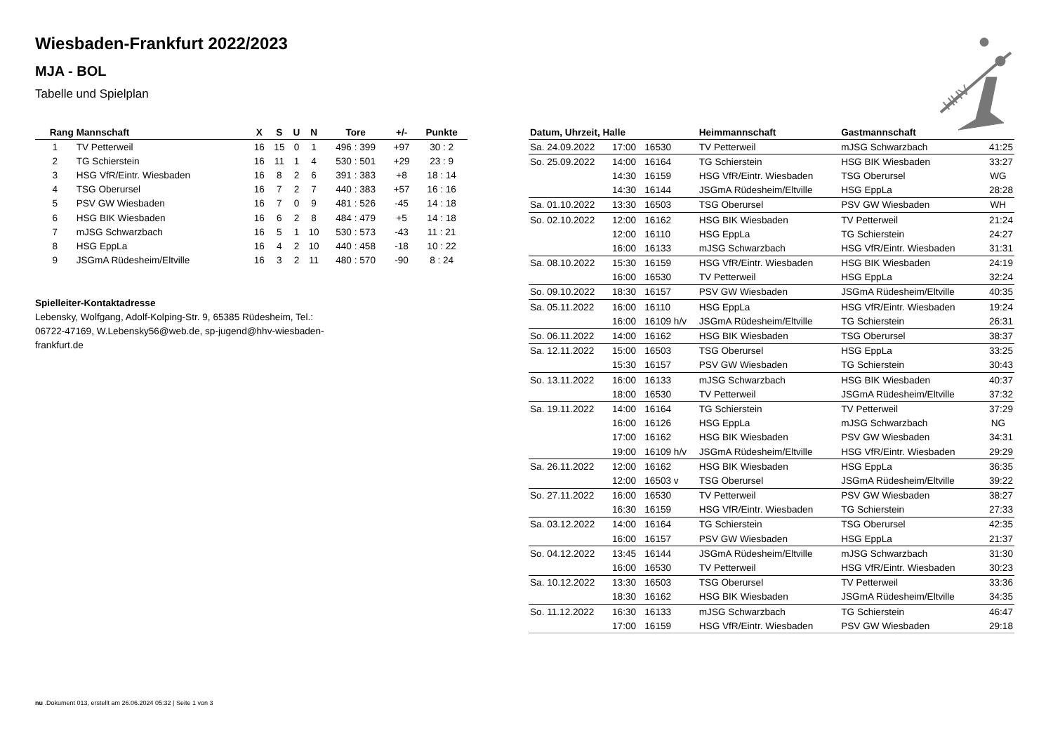Wiesbaden-Frankfurt 2022/2023
MJA - BOL
Tabelle und Spielplan
HHV
| Rang | Mannschaft | X | S | U | N | Tore | +/- | Punkte |
| --- | --- | --- | --- | --- | --- | --- | --- | --- |
| 1 | TV Petterweil | 16 | 15 | 0 | 1 | 496 : 399 | +97 | 30 : 2 |
| 2 | TG Schierstein | 16 | 11 | 1 | 4 | 530 : 501 | +29 | 23 : 9 |
| 3 | HSG VfR/Eintr. Wiesbaden | 16 | 8 | 2 | 6 | 391 : 383 | +8 | 18 : 14 |
| 4 | TSG Oberursel | 16 | 7 | 2 | 7 | 440 : 383 | +57 | 16 : 16 |
| 5 | PSV GW Wiesbaden | 16 | 7 | 0 | 9 | 481 : 526 | -45 | 14 : 18 |
| 6 | HSG BIK Wiesbaden | 16 | 6 | 2 | 8 | 484 : 479 | +5 | 14 : 18 |
| 7 | mJSG Schwarzbach | 16 | 5 | 1 | 10 | 530 : 573 | -43 | 11 : 21 |
| 8 | HSG EppLa | 16 | 4 | 2 | 10 | 440 : 458 | -18 | 10 : 22 |
| 9 | JSGmA Rüdesheim/Eltville | 16 | 3 | 2 | 11 | 480 : 570 | -90 | 8 : 24 |
Spielleiter-Kontaktadresse
Lebensky, Wolfgang, Adolf-Kolping-Str. 9, 65385 Rüdesheim, Tel.: 06722-47169, W.Lebensky56@web.de, sp-jugend@hhv-wiesbaden-frankfurt.de
| Datum, Uhrzeit, Halle | | | Heimmannschaft | Gastmannschaft | |
| --- | --- | --- | --- | --- | --- |
| Sa. 24.09.2022 | 17:00 | 16530 | TV Petterweil | mJSG Schwarzbach | 41:25 |
| So. 25.09.2022 | 14:00 | 16164 | TG Schierstein | HSG BIK Wiesbaden | 33:27 |
| | 14:30 | 16159 | HSG VfR/Eintr. Wiesbaden | TSG Oberursel | WG |
| | 14:30 | 16144 | JSGmA Rüdesheim/Eltville | HSG EppLa | 28:28 |
| Sa. 01.10.2022 | 13:30 | 16503 | TSG Oberursel | PSV GW Wiesbaden | WH |
| So. 02.10.2022 | 12:00 | 16162 | HSG BIK Wiesbaden | TV Petterweil | 21:24 |
| | 12:00 | 16110 | HSG EppLa | TG Schierstein | 24:27 |
| | 16:00 | 16133 | mJSG Schwarzbach | HSG VfR/Eintr. Wiesbaden | 31:31 |
| Sa. 08.10.2022 | 15:30 | 16159 | HSG VfR/Eintr. Wiesbaden | HSG BIK Wiesbaden | 24:19 |
| | 16:00 | 16530 | TV Petterweil | HSG EppLa | 32:24 |
| So. 09.10.2022 | 18:30 | 16157 | PSV GW Wiesbaden | JSGmA Rüdesheim/Eltville | 40:35 |
| Sa. 05.11.2022 | 16:00 | 16110 | HSG EppLa | HSG VfR/Eintr. Wiesbaden | 19:24 |
| | 16:00 | 16109 h/v | JSGmA Rüdesheim/Eltville | TG Schierstein | 26:31 |
| So. 06.11.2022 | 14:00 | 16162 | HSG BIK Wiesbaden | TSG Oberursel | 38:37 |
| Sa. 12.11.2022 | 15:00 | 16503 | TSG Oberursel | HSG EppLa | 33:25 |
| | 15:30 | 16157 | PSV GW Wiesbaden | TG Schierstein | 30:43 |
| So. 13.11.2022 | 16:00 | 16133 | mJSG Schwarzbach | HSG BIK Wiesbaden | 40:37 |
| | 18:00 | 16530 | TV Petterweil | JSGmA Rüdesheim/Eltville | 37:32 |
| Sa. 19.11.2022 | 14:00 | 16164 | TG Schierstein | TV Petterweil | 37:29 |
| | 16:00 | 16126 | HSG EppLa | mJSG Schwarzbach | NG |
| | 17:00 | 16162 | HSG BIK Wiesbaden | PSV GW Wiesbaden | 34:31 |
| | 19:00 | 16109 h/v | JSGmA Rüdesheim/Eltville | HSG VfR/Eintr. Wiesbaden | 29:29 |
| Sa. 26.11.2022 | 12:00 | 16162 | HSG BIK Wiesbaden | HSG EppLa | 36:35 |
| | 12:00 | 16503 v | TSG Oberursel | JSGmA Rüdesheim/Eltville | 39:22 |
| So. 27.11.2022 | 16:00 | 16530 | TV Petterweil | PSV GW Wiesbaden | 38:27 |
| | 16:30 | 16159 | HSG VfR/Eintr. Wiesbaden | TG Schierstein | 27:33 |
| Sa. 03.12.2022 | 14:00 | 16164 | TG Schierstein | TSG Oberursel | 42:35 |
| | 16:00 | 16157 | PSV GW Wiesbaden | HSG EppLa | 21:37 |
| So. 04.12.2022 | 13:45 | 16144 | JSGmA Rüdesheim/Eltville | mJSG Schwarzbach | 31:30 |
| | 16:00 | 16530 | TV Petterweil | HSG VfR/Eintr. Wiesbaden | 30:23 |
| Sa. 10.12.2022 | 13:30 | 16503 | TSG Oberursel | TV Petterweil | 33:36 |
| | 18:30 | 16162 | HSG BIK Wiesbaden | JSGmA Rüdesheim/Eltville | 34:35 |
| So. 11.12.2022 | 16:30 | 16133 | mJSG Schwarzbach | TG Schierstein | 46:47 |
| | 17:00 | 16159 | HSG VfR/Eintr. Wiesbaden | PSV GW Wiesbaden | 29:18 |
nu .Dokument 013, erstellt am 26.06.2024 05:32 | Seite 1 von 3